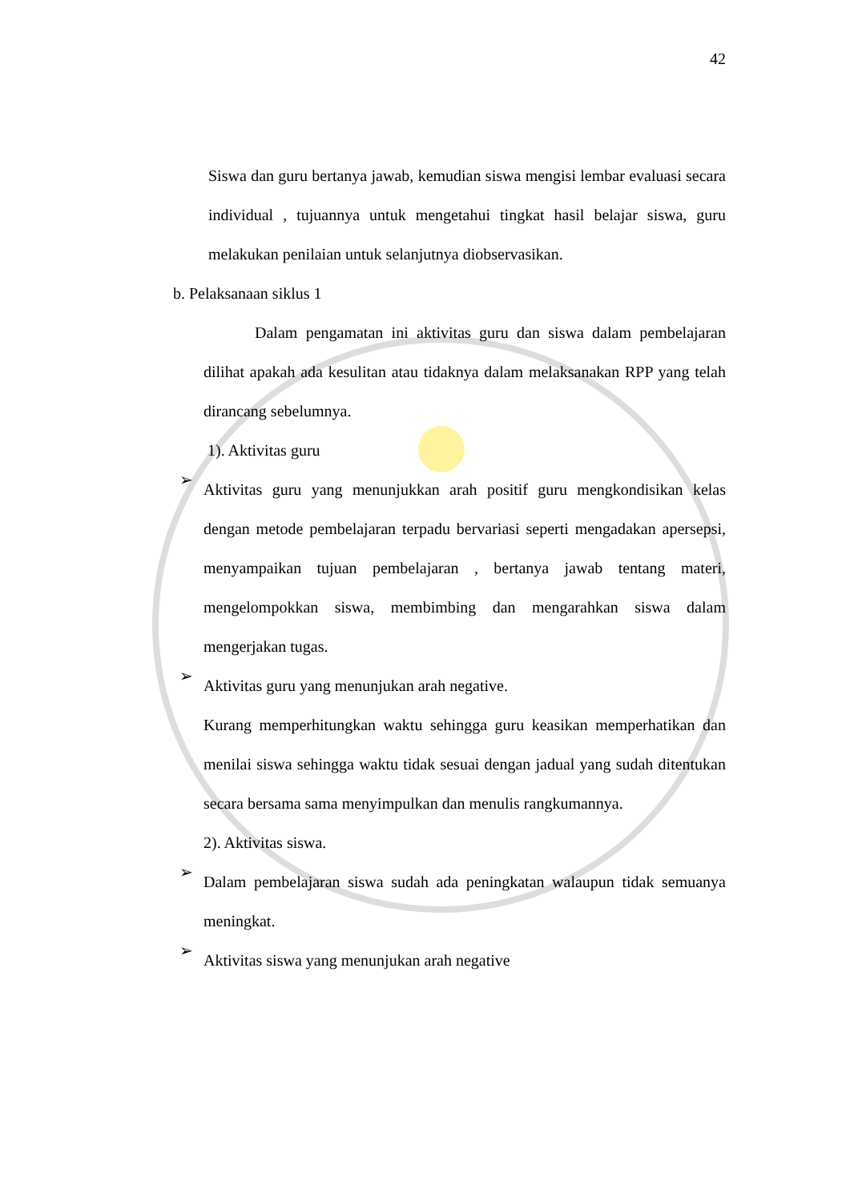42
Siswa dan guru bertanya jawab, kemudian siswa mengisi lembar evaluasi secara individual , tujuannya untuk mengetahui tingkat hasil belajar siswa, guru melakukan penilaian untuk selanjutnya diobservasikan.
b. Pelaksanaan siklus 1
Dalam pengamatan ini aktivitas guru dan siswa dalam pembelajaran dilihat apakah ada kesulitan atau tidaknya dalam melaksanakan RPP yang telah dirancang sebelumnya.
1). Aktivitas guru
➢
Aktivitas guru yang menunjukkan arah positif guru mengkondisikan kelas dengan metode pembelajaran terpadu bervariasi seperti mengadakan apersepsi, menyampaikan tujuan pembelajaran , bertanya jawab tentang materi, mengelompokkan siswa, membimbing dan mengarahkan siswa dalam mengerjakan tugas.
➢
Aktivitas guru yang menunjukan arah negative.
Kurang memperhitungkan waktu sehingga guru keasikan memperhatikan dan menilai siswa sehingga waktu tidak sesuai dengan jadual yang sudah ditentukan secara bersama sama menyimpulkan dan menulis rangkumannya.
2). Aktivitas siswa.
➢
Dalam pembelajaran siswa sudah ada peningkatan walaupun tidak semuanya meningkat.
➢
Aktivitas siswa yang menunjukan arah negative